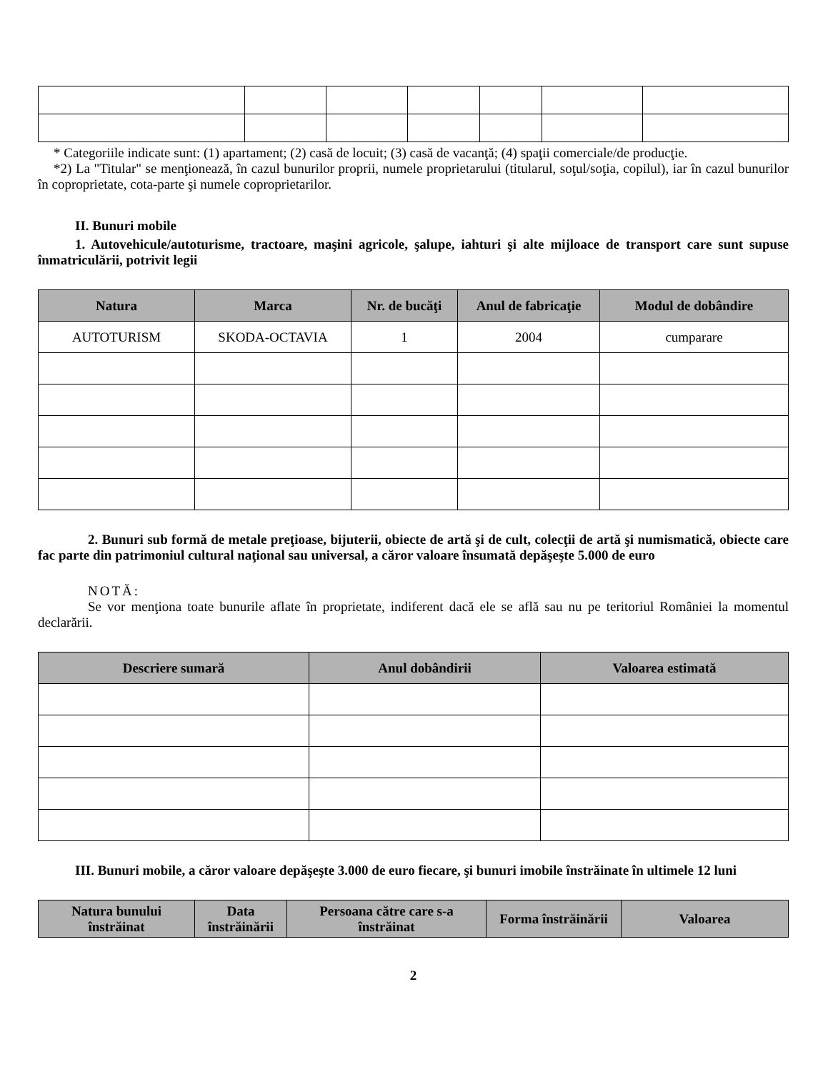* Categoriile indicate sunt: (1) apartament; (2) casă de locuit; (3) casă de vacanţă; (4) spaţii comerciale/de producţie.
*2) La "Titular" se menţionează, în cazul bunurilor proprii, numele proprietarului (titularul, soţul/soţia, copilul), iar în cazul bunurilor în coproprietate, cota-parte şi numele coproprietarilor.
II. Bunuri mobile
1. Autovehicule/autoturisme, tractoare, maşini agricole, şalupe, iahturi şi alte mijloace de transport care sunt supuse înmatriculării, potrivit legii
| Natura | Marca | Nr. de bucăţi | Anul de fabricaţie | Modul de dobândire |
| --- | --- | --- | --- | --- |
| AUTOTURISM | SKODA-OCTAVIA | 1 | 2004 | cumparare |
2. Bunuri sub formă de metale preţioase, bijuterii, obiecte de artă şi de cult, colecţii de artă şi numismatică, obiecte care fac parte din patrimoniul cultural naţional sau universal, a căror valoare însumată depăşeşte 5.000 de euro
NOTĂ:
Se vor menţiona toate bunurile aflate în proprietate, indiferent dacă ele se află sau nu pe teritoriul României la momentul declarării.
| Descriere sumară | Anul dobândirii | Valoarea estimată |
| --- | --- | --- |
III. Bunuri mobile, a căror valoare depăşeşte 3.000 de euro fiecare, şi bunuri imobile înstrăinate în ultimele 12 luni
| Natura bunului înstrăinat | Data înstrăinării | Persoana către care s-a înstrăinat | Forma înstrăinării | Valoarea |
| --- | --- | --- | --- | --- |
2